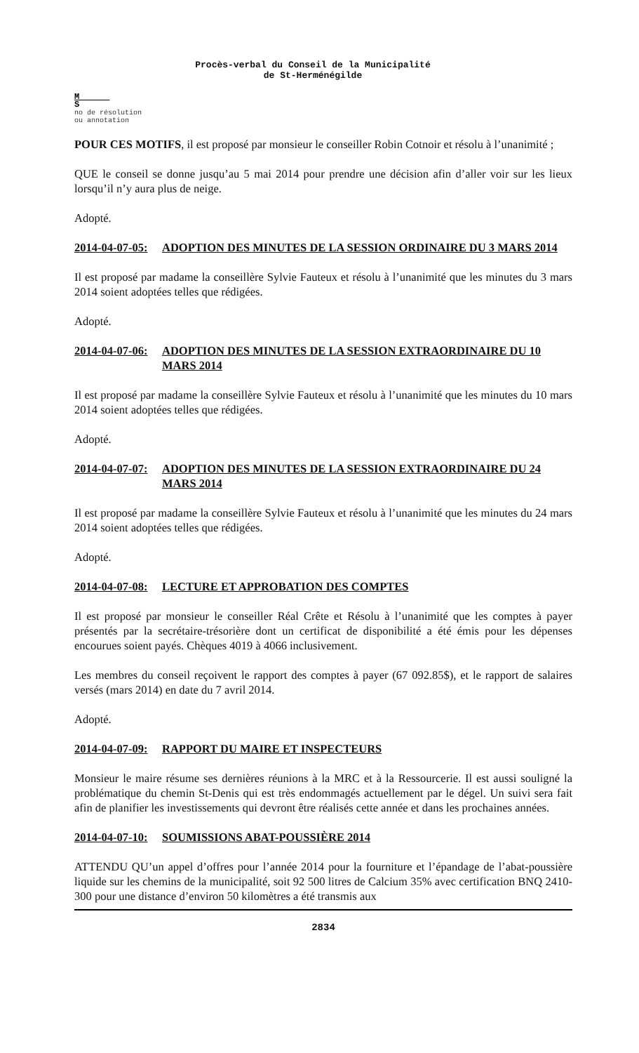Procès-verbal du Conseil de la Municipalité
de St-Herménégilde
M
S
no de résolution
ou annotation
POUR CES MOTIFS, il est proposé par monsieur le conseiller Robin Cotnoir et résolu à l’unanimité ;
QUE le conseil se donne jusqu’au 5 mai 2014 pour prendre une décision afin d’aller voir sur les lieux lorsqu’il n’y aura plus de neige.
Adopté.
2014-04-07-05: ADOPTION DES MINUTES DE LA SESSION ORDINAIRE DU 3 MARS 2014
Il est proposé par madame la conseillère Sylvie Fauteux et résolu à l’unanimité que les minutes du 3 mars 2014 soient adoptées telles que rédigées.
Adopté.
2014-04-07-06: ADOPTION DES MINUTES DE LA SESSION EXTRAORDINAIRE DU 10 MARS 2014
Il est proposé par madame la conseillère Sylvie Fauteux et résolu à l’unanimité que les minutes du 10 mars 2014 soient adoptées telles que rédigées.
Adopté.
2014-04-07-07: ADOPTION DES MINUTES DE LA SESSION EXTRAORDINAIRE DU 24 MARS 2014
Il est proposé par madame la conseillère Sylvie Fauteux et résolu à l’unanimité que les minutes du 24 mars 2014 soient adoptées telles que rédigées.
Adopté.
2014-04-07-08: LECTURE ET APPROBATION DES COMPTES
Il est proposé par monsieur le conseiller Réal Crête et Résolu à l’unanimité que les comptes à payer présentés par la secrétaire-trésorière dont un certificat de disponibilité a été émis pour les dépenses encourues soient payés. Chèques 4019 à 4066 inclusivement.
Les membres du conseil reçoivent le rapport des comptes à payer (67 092.85$), et le rapport de salaires versés (mars 2014) en date du 7 avril 2014.
Adopté.
2014-04-07-09: RAPPORT DU MAIRE ET INSPECTEURS
Monsieur le maire résume ses dernières réunions à la MRC et à la Ressourcerie. Il est aussi souligné la problématique du chemin St-Denis qui est très endommagés actuellement par le dégel. Un suivi sera fait afin de planifier les investissements qui devront être réalisés cette année et dans les prochaines années.
2014-04-07-10: SOUMISSIONS ABAT-POUSSIÈRE 2014
ATTENDU QU’un appel d’offres pour l’année 2014 pour la fourniture et l’épandage de l’abat-poussière liquide sur les chemins de la municipalité, soit 92 500 litres de Calcium 35% avec certification BNQ 2410-300 pour une distance d’environ 50 kilomètres a été transmis aux
2834